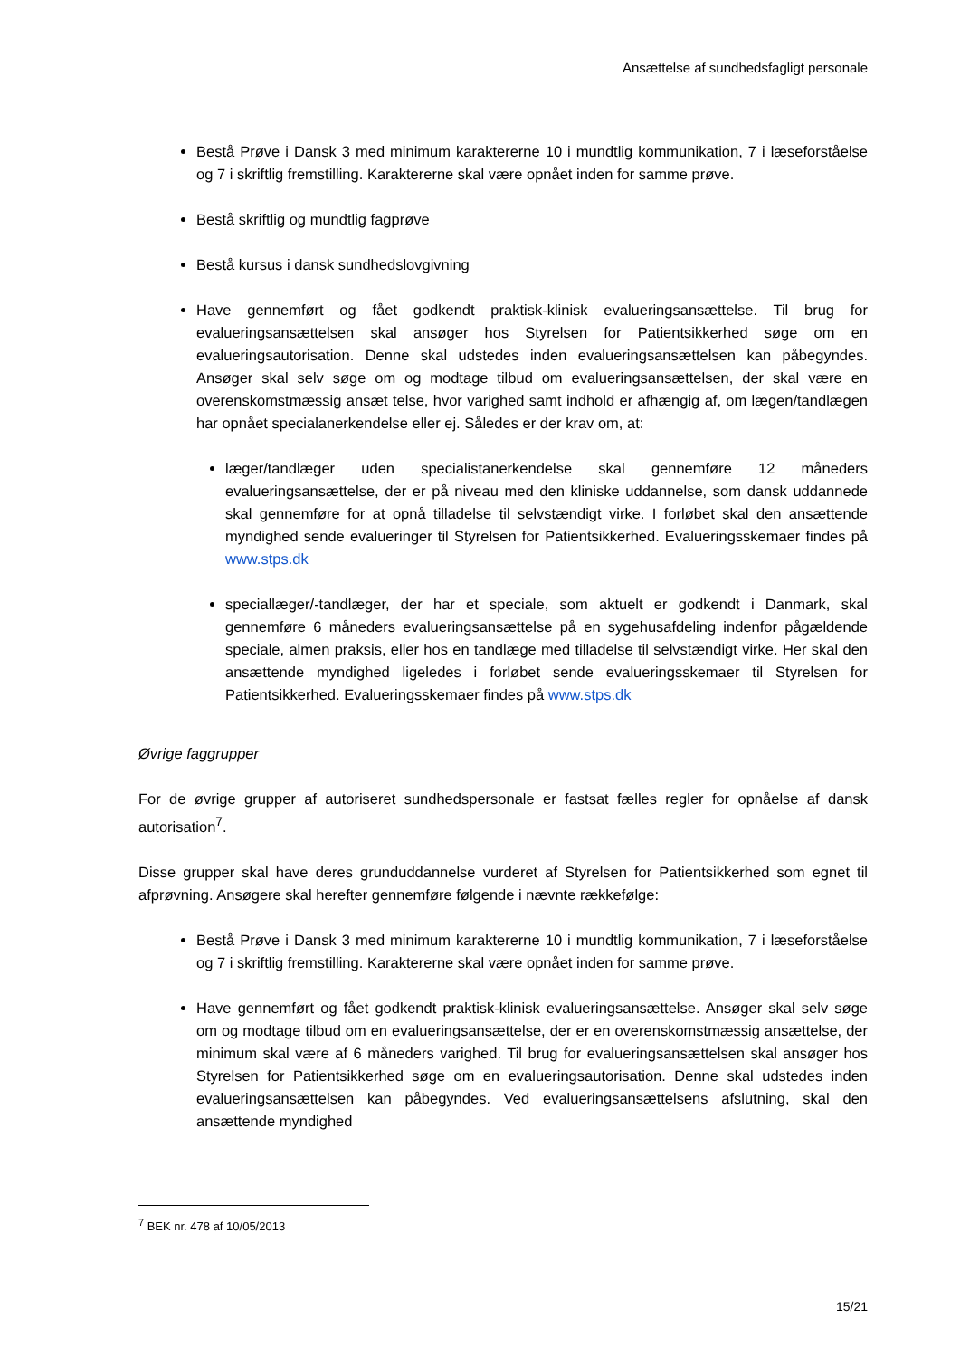Ansættelse af sundhedsfagligt personale
Bestå Prøve i Dansk 3 med minimum karaktererne 10 i mundtlig kommunikation, 7 i læseforståelse og 7 i skriftlig fremstilling. Karaktererne skal være opnået inden for samme prøve.
Bestå skriftlig og mundtlig fagprøve
Bestå kursus i dansk sundhedslovgivning
Have gennemført og fået godkendt praktisk-klinisk evalueringsansættelse. Til brug for evalueringsansættelsen skal ansøger hos Styrelsen for Patientsikkerhed søge om en evalueringsautorisation. Denne skal udstedes inden evalueringsansættelsen kan påbegyndes. Ansøger skal selv søge om og modtage tilbud om evalueringsansættelsen, der skal være en overenskomstmæssig ansæt telse, hvor varighed samt indhold er afhængig af, om lægen/tandlægen har opnået specialanerkendelse eller ej. Således er der krav om, at:
læger/tandlæger uden specialistanerkendelse skal gennemføre 12 måneders evalueringsansættelse, der er på niveau med den kliniske uddannelse, som dansk uddannede skal gennemføre for at opnå tilladelse til selvstændigt virke. I forløbet skal den ansættende myndighed sende evalueringer til Styrelsen for Patientsikkerhed. Evalueringsskemaer findes på www.stps.dk
speciallæger/-tandlæger, der har et speciale, som aktuelt er godkendt i Danmark, skal gennemføre 6 måneders evalueringsansættelse på en sygehusafdeling indenfor pågældende speciale, almen praksis, eller hos en tandlæge med tilladelse til selvstændigt virke. Her skal den ansættende myndighed ligeledes i forløbet sende evalueringsskemaer til Styrelsen for Patientsikkerhed. Evalueringsskemaer findes på www.stps.dk
Øvrige faggrupper
For de øvrige grupper af autoriseret sundhedspersonale er fastsat fælles regler for opnåelse af dansk autorisation<sup>7</sup>.
Disse grupper skal have deres grunduddannelse vurderet af Styrelsen for Patientsikkerhed som egnet til afprøvning. Ansøgere skal herefter gennemføre følgende i nævnte rækkefølge:
Bestå Prøve i Dansk 3 med minimum karaktererne 10 i mundtlig kommunikation, 7 i læseforståelse og 7 i skriftlig fremstilling. Karaktererne skal være opnået inden for samme prøve.
Have gennemført og fået godkendt praktisk-klinisk evalueringsansættelse. Ansøger skal selv søge om og modtage tilbud om en evalueringsansættelse, der er en overenskomstmæssig ansættelse, der minimum skal være af 6 måneders varighed. Til brug for evalueringsansættelsen skal ansøger hos Styrelsen for Patientsikkerhed søge om en evalueringsautorisation. Denne skal udstedes inden evalueringsansættelsen kan påbegyndes. Ved evalueringsansættelsens afslutning, skal den ansættende myndighed
<sup>7</sup> BEK nr. 478 af 10/05/2013
15/21